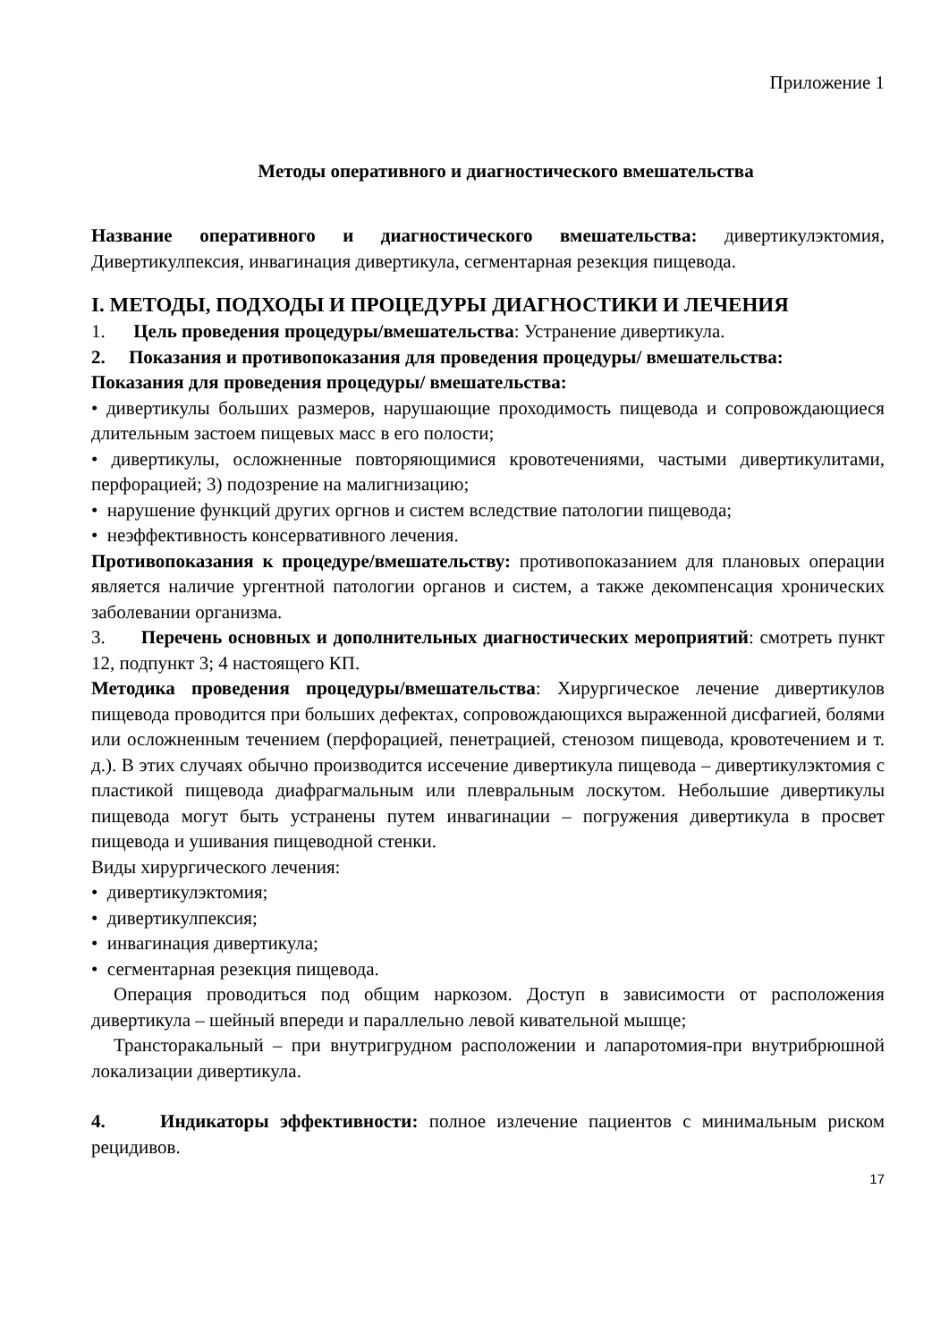Приложение 1
Методы оперативного и диагностического вмешательства
Название оперативного и диагностического вмешательства: дивертикулэктомия, Дивертикулпексия, инвагинация дивертикула, сегментарная резекция пищевода.
I. МЕТОДЫ, ПОДХОДЫ И ПРОЦЕДУРЫ ДИАГНОСТИКИ И ЛЕЧЕНИЯ
1. Цель проведения процедуры/вмешательства: Устранение дивертикула.
2. Показания и противопоказания для проведения процедуры/ вмешательства:
Показания для проведения процедуры/ вмешательства:
• дивертикулы больших размеров, нарушающие проходимость пищевода и сопровождающиеся длительным застоем пищевых масс в его полости;
• дивертикулы, осложненные повторяющимися кровотечениями, частыми дивертикулитами, перфорацией; 3) подозрение на малигнизацию;
• нарушение функций других оргнов и систем вследствие патологии пищевода;
• неэффективность консервативного лечения.
Противопоказания к процедуре/вмешательству: противопоказанием для плановых операции является наличие ургентной патологии органов и систем, а также декомпенсация хронических заболевании организма.
3. Перечень основных и дополнительных диагностических мероприятий: смотреть пункт 12, подпункт 3; 4 настоящего КП.
Методика проведения процедуры/вмешательства: Хирургическое лечение дивертикулов пищевода проводится при больших дефектах, сопровождающихся выраженной дисфагией, болями или осложненным течением (перфорацией, пенетрацией, стенозом пищевода, кровотечением и т. д.). В этих случаях обычно производится иссечение дивертикула пищевода – дивертикулэктомия с пластикой пищевода диафрагмальным или плевральным лоскутом. Небольшие дивертикулы пищевода могут быть устранены путем инвагинации – погружения дивертикула в просвет пищевода и ушивания пищеводной стенки.
Виды хирургического лечения:
• дивертикулэктомия;
• дивертикулпексия;
• инвагинация дивертикула;
• сегментарная резекция пищевода.
Операция проводиться под общим наркозом. Доступ в зависимости от расположения дивертикула – шейный впереди и параллельно левой кивательной мышце;
Трансторакальный – при внутригрудном расположении и лапаротомия-при внутрибрюшной локализации дивертикула.
4. Индикаторы эффективности: полное излечение пациентов с минимальным риском рецидивов.
17